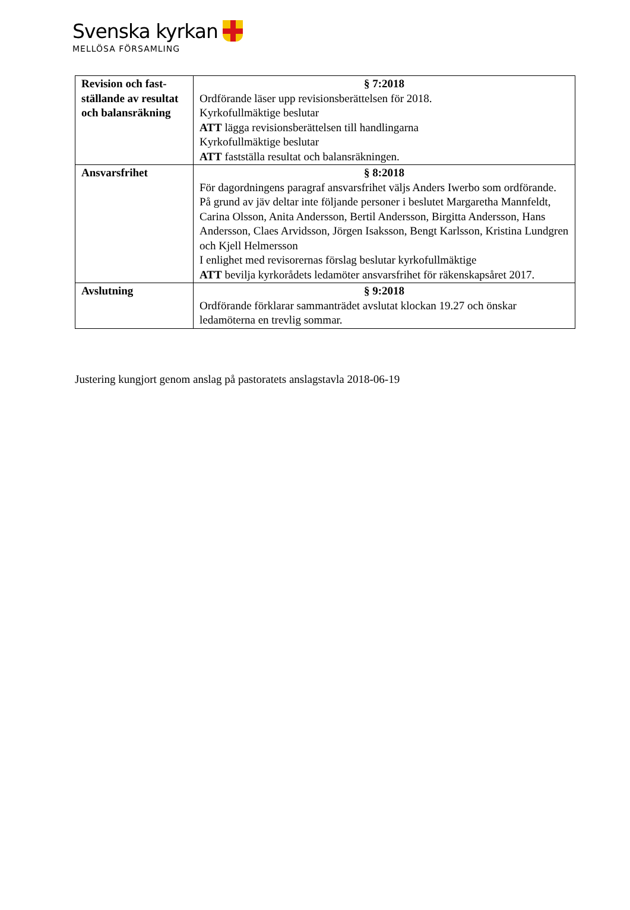Svenska kyrkan
MELLÖSA FÖRSAMLING
| Revision och fast-ställande av resultat och balansräkning | § 7:2018 Ordförande läser upp revisionsberättelsen för 2018. Kyrkofullmäktige beslutar ATT lägga revisionsberättelsen till handlingarna Kyrkofullmäktige beslutar ATT fastställa resultat och balansräkningen. |
| Ansvarsfrihet | § 8:2018 För dagordningens paragraf ansvarsfrihet väljs Anders Iwerbo som ordförande. På grund av jäv deltar inte följande personer i beslutet Margaretha Mannfeldt, Carina Olsson, Anita Andersson, Bertil Andersson, Birgitta Andersson, Hans Andersson, Claes Arvidsson, Jörgen Isaksson, Bengt Karlsson, Kristina Lundgren och Kjell Helmersson I enlighet med revisorernas förslag beslutar kyrkofullmäktige ATT bevilja kyrkorådets ledamöter ansvarsfrihet för räkenskapsåret 2017. |
| Avslutning | § 9:2018 Ordförande förklarar sammanträdet avslutat klockan 19.27 och önskar ledamöterna en trevlig sommar. |
Justering kungjort genom anslag på pastoratets anslagstavla 2018-06-19